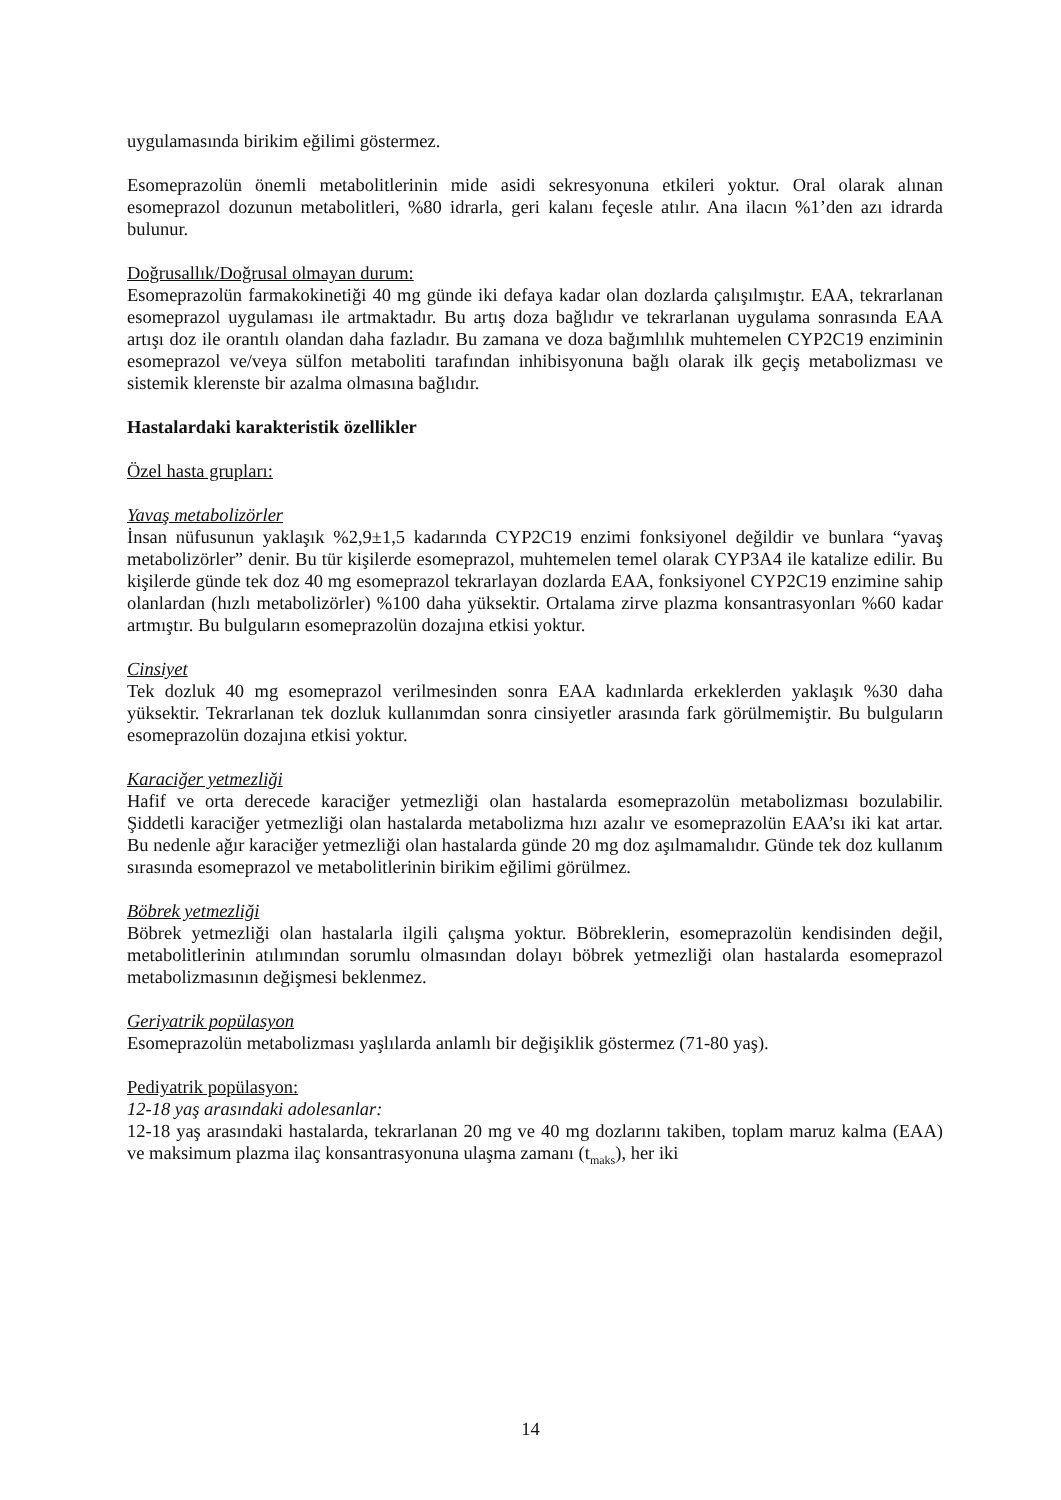uygulamasında birikim eğilimi göstermez.
Esomeprazolün önemli metabolitlerinin mide asidi sekresyonuna etkileri yoktur. Oral olarak alınan esomeprazol dozunun metabolitleri, %80 idrarla, geri kalanı feçesle atılır. Ana ilacın %1’den azı idrarda bulunur.
Doğrusallık/Doğrusal olmayan durum:
Esomeprazolün farmakokinetiği 40 mg günde iki defaya kadar olan dozlarda çalışılmıştır. EAA, tekrarlanan esomeprazol uygulaması ile artmaktadır. Bu artış doza bağlıdır ve tekrarlanan uygulama sonrasında EAA artışı doz ile orantılı olandan daha fazladır. Bu zamana ve doza bağımlılık muhtemelen CYP2C19 enziminin esomeprazol ve/veya sülfon metaboliti tarafından inhibisyonuna bağlı olarak ilk geçiş metabolizması ve sistemik klerenste bir azalma olmasına bağlıdır.
Hastalardaki karakteristik özellikler
Özel hasta grupları:
Yavaş metabolizörler
İnsan nüfusunun yaklaşık %2,9±1,5 kadarında CYP2C19 enzimi fonksiyonel değildir ve bunlara “yavaş metabolizörler” denir. Bu tür kişilerde esomeprazol, muhtemelen temel olarak CYP3A4 ile katalize edilir. Bu kişilerde günde tek doz 40 mg esomeprazol tekrarlayan dozlarda EAA, fonksiyonel CYP2C19 enzimine sahip olanlardan (hızlı metabolizörler) %100 daha yüksektir. Ortalama zirve plazma konsantrasyonları %60 kadar artmıştır. Bu bulguların esomeprazolün dozajına etkisi yoktur.
Cinsiyet
Tek dozluk 40 mg esomeprazol verilmesinden sonra EAA kadınlarda erkeklerden yaklaşık %30 daha yüksektir. Tekrarlanan tek dozluk kullanımdan sonra cinsiyetler arasında fark görülmemiştir. Bu bulguların esomeprazolün dozajına etkisi yoktur.
Karaciğer yetmezliği
Hafif ve orta derecede karaciğer yetmezliği olan hastalarda esomeprazolün metabolizması bozulabilir. Şiddetli karaciğer yetmezliği olan hastalarda metabolizma hızı azalır ve esomeprazolün EAA’sı iki kat artar. Bu nedenle ağır karaciğer yetmezliği olan hastalarda günde 20 mg doz aşılmamalıdır. Günde tek doz kullanım sırasında esomeprazol ve metabolitlerinin birikim eğilimi görülmez.
Böbrek yetmezliği
Böbrek yetmezliği olan hastalarla ilgili çalışma yoktur. Böbreklerin, esomeprazolün kendisinden değil, metabolitlerinin atılımından sorumlu olmasından dolayı böbrek yetmezliği olan hastalarda esomeprazol metabolizmasının değişmesi beklenmez.
Geriyatrik popülasyon
Esomeprazolün metabolizması yaşlılarda anlamlı bir değişiklik göstermez (71-80 yaş).
Pediyatrik popülasyon:
12-18 yaş arasındaki adolesanlar:
12-18 yaş arasındaki hastalarda, tekrarlanan 20 mg ve 40 mg dozlarını takiben, toplam maruz kalma (EAA) ve maksimum plazma ilaç konsantrasyonuna ulaşma zamanı (t<sub>maks</sub>), her iki
14